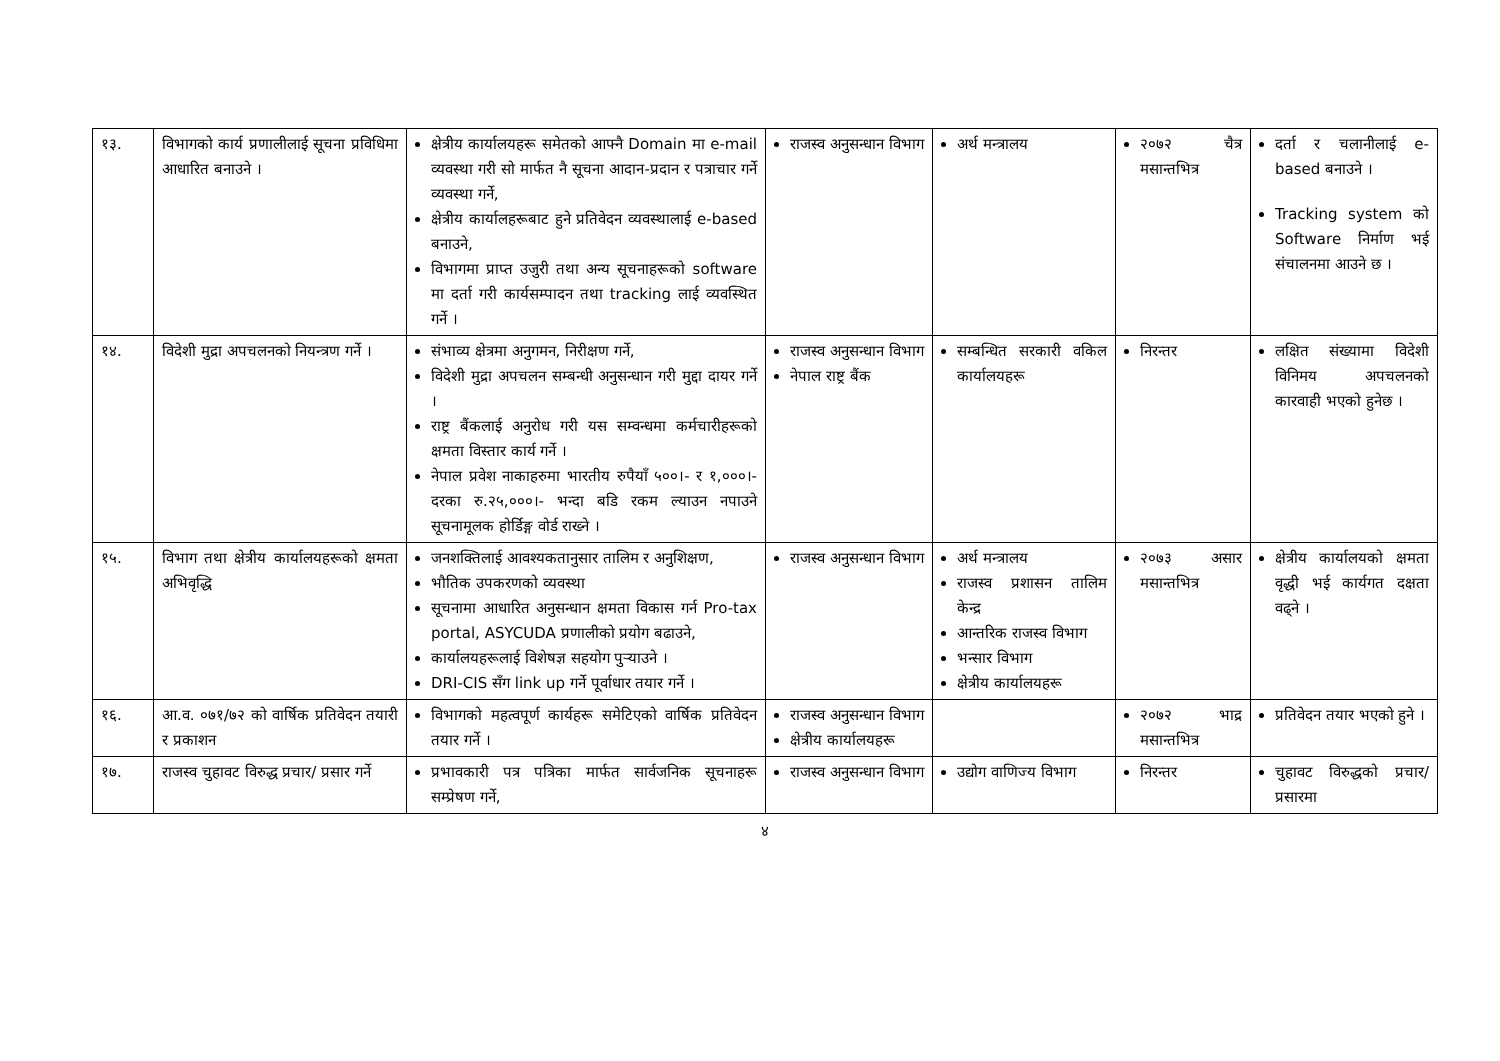| १३. | विभागको कार्य प्रणालीलाई सूचना प्रविधिमा आधारित बनाउने । | क्षेत्रीय कार्यालयहरू समेतको आफ्नै Domain मा e-mail व्यवस्था गरी सो मार्फत नै सूचना आदान-प्रदान र पत्राचार गर्ने व्यवस्था गर्ने, क्षेत्रीय कार्यालहरूबाट हुने प्रतिवेदन व्यवस्थालाई e-based बनाउने, विभागमा प्राप्त उजुरी तथा अन्य सूचनाहरूको software मा दर्ता गरी कार्यसम्पादन तथा tracking लाई व्यवस्थित गर्ने । | राजस्व अनुसन्धान विभाग | अर्थ मन्त्रालय | २०७२ चैत्र मसान्तभित्र | दर्ता र चलानीलाई e-based बनाउने । Tracking system को Software निर्माण भई संचालनमा आउने छ । |
| १४. | विदेशी मुद्रा अपचलनको नियन्त्रण गर्ने । | संभाव्य क्षेत्रमा अनुगमन, निरीक्षण गर्ने, विदेशी मुद्रा अपचलन सम्बन्धी अनुसन्धान गरी मुद्दा दायर गर्ने । राष्ट्र बैंकलाई अनुरोध गरी यस सम्वन्धमा कर्मचारीहरूको क्षमता विस्तार कार्य गर्ने । नेपाल प्रवेश नाकाहरुमा भारतीय रुपैयाँ ५००।- र १,०००।- दरका रु.२५,०००।- भन्दा बडि रकम ल्याउन नपाउने सूचनामूलक होर्डिङ्ग वोर्ड राख्ने । | राजस्व अनुसन्धान विभाग नेपाल राष्ट्र बैंक | सम्बन्धित सरकारी वकिल कार्यालयहरू | निरन्तर | लक्षित संख्यामा विदेशी विनिमय अपचलनको कारवाही भएको हुनेछ । |
| १५. | विभाग तथा क्षेत्रीय कार्यालयहरूको क्षमता अभिवृद्धि | जनशक्तिलाई आवश्यकतानुसार तालिम र अनुशिक्षण, भौतिक उपकरणको व्यवस्था सूचनामा आधारित अनुसन्धान क्षमता विकास गर्न Pro-tax portal, ASYCUDA प्रणालीको प्रयोग बढाउने, कार्यालयहरूलाई विशेषज्ञ सहयोग पुऱ्याउने । DRI-CIS सँग link up गर्ने पूर्वाधार तयार गर्ने । | राजस्व अनुसन्धान विभाग | अर्थ मन्त्रालय राजस्व प्रशासन तालिम केन्द्र आन्तरिक राजस्व विभाग भन्सार विभाग क्षेत्रीय कार्यालयहरू | २०७३ असार मसान्तभित्र | क्षेत्रीय कार्यालयको क्षमता वृद्धी भई कार्यगत दक्षता वढ्ने । |
| १६. | आ.व. ०७१/७२ को वार्षिक प्रतिवेदन तयारी र प्रकाशन | विभागको महत्वपूर्ण कार्यहरू समेटिएको वार्षिक प्रतिवेदन तयार गर्ने । | राजस्व अनुसन्धान विभाग क्षेत्रीय कार्यालयहरू | | २०७२ भाद्र मसान्तभित्र | प्रतिवेदन तयार भएको हुने । |
| १७. | राजस्व चुहावट विरुद्ध प्रचार/ प्रसार गर्ने | प्रभावकारी पत्र पत्रिका मार्फत सार्वजनिक सूचनाहरू सम्प्रेषण गर्ने, | राजस्व अनुसन्धान विभाग | उद्योग वाणिज्य विभाग | निरन्तर | चुहावट विरुद्धको प्रचार/प्रसारमा |
४